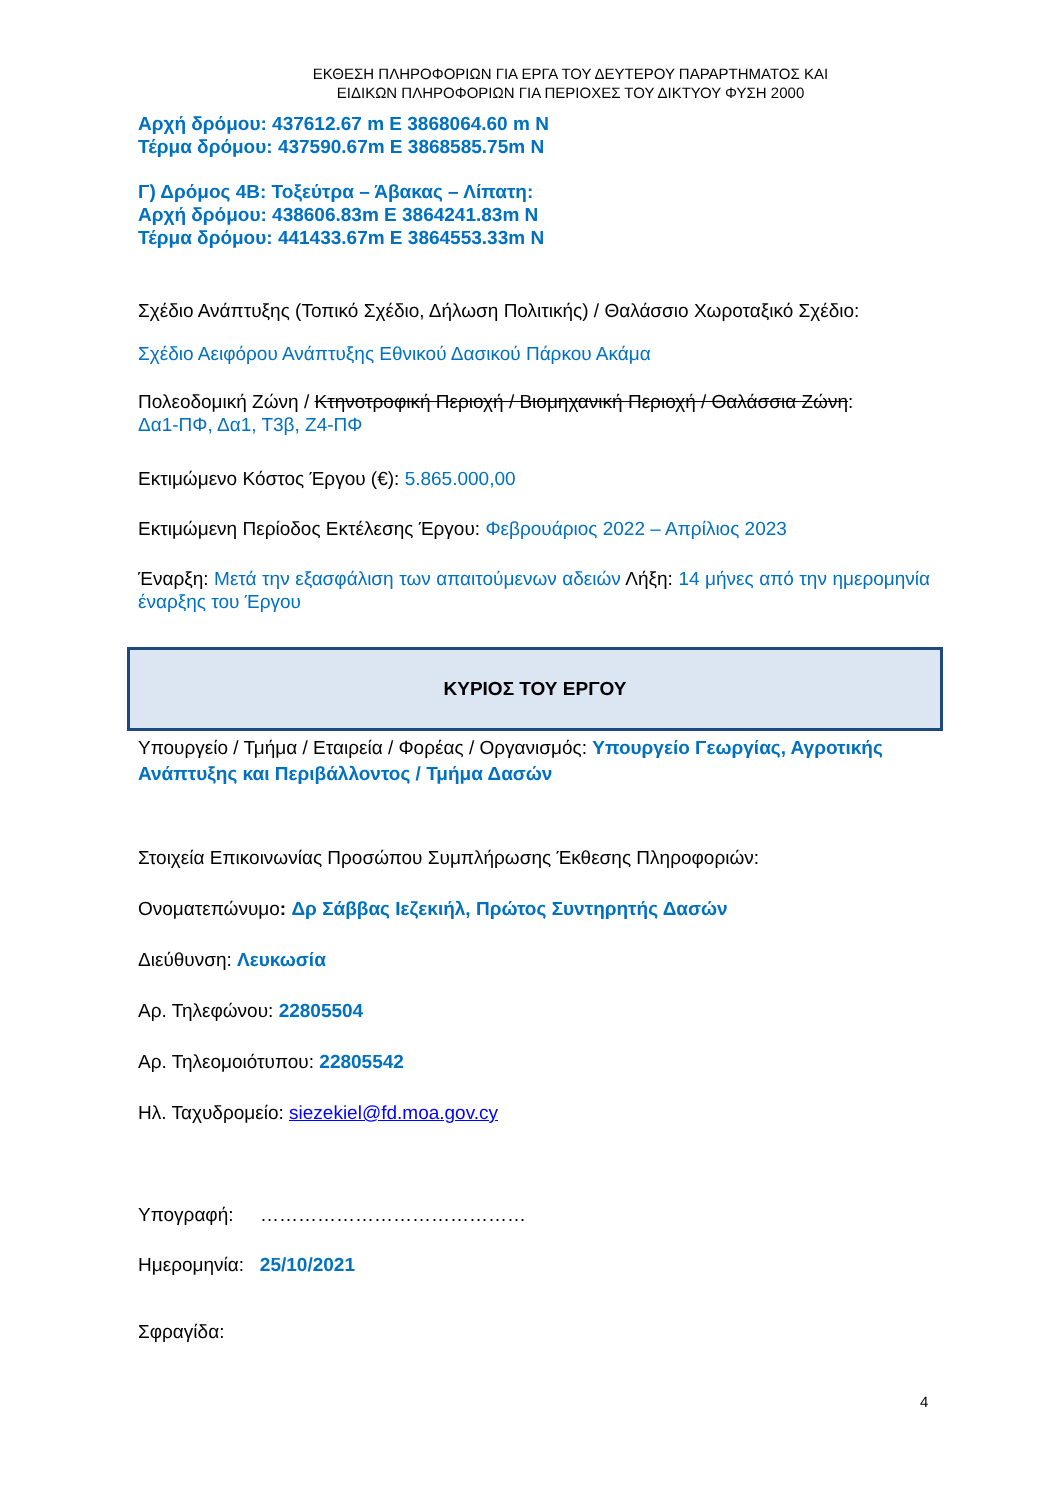ΕΚΘΕΣΗ ΠΛΗΡΟΦΟΡΙΩΝ ΓΙΑ ΕΡΓΑ ΤΟΥ ΔΕΥΤΕΡΟΥ ΠΑΡΑΡΤΗΜΑΤΟΣ ΚΑΙ
ΕΙΔΙΚΩΝ ΠΛΗΡΟΦΟΡΙΩΝ ΓΙΑ ΠΕΡΙΟΧΕΣ ΤΟΥ ΔΙΚΤΥΟΥ ΦΥΣΗ 2000
Αρχή δρόμου: 437612.67 m E 3868064.60 m N
Τέρμα δρόμου: 437590.67m E 3868585.75m N
Γ) Δρόμος 4Β: Τοξεύτρα – Άβακας – Λίπατη:
Αρχή δρόμου: 438606.83m E 3864241.83m N
Τέρμα δρόμου: 441433.67m E 3864553.33m N
Σχέδιο Ανάπτυξης (Τοπικό Σχέδιο, Δήλωση Πολιτικής) / Θαλάσσιο Χωροταξικό Σχέδιο:
Σχέδιο Αειφόρου Ανάπτυξης Εθνικού Δασικού Πάρκου Ακάμα
Πολεοδομική Ζώνη / Κτηνοτροφική Περιοχή / Βιομηχανική Περιοχή / Θαλάσσια Ζώνη:
Δα1-ΠΦ, Δα1, Τ3β, Ζ4-ΠΦ
Εκτιμώμενο Κόστος Έργου (€): 5.865.000,00
Εκτιμώμενη Περίοδος Εκτέλεσης Έργου: Φεβρουάριος 2022 – Απρίλιος 2023
Έναρξη: Μετά την εξασφάλιση των απαιτούμενων αδειών Λήξη: 14 μήνες από την ημερομηνία έναρξης του Έργου
ΚΥΡΙΟΣ ΤΟΥ ΕΡΓΟΥ
Υπουργείο / Τμήμα / Εταιρεία / Φορέας / Οργανισμός: Υπουργείο Γεωργίας, Αγροτικής Ανάπτυξης και Περιβάλλοντος / Τμήμα Δασών
Στοιχεία Επικοινωνίας Προσώπου Συμπλήρωσης Έκθεσης Πληροφοριών:
Ονοματεπώνυμο: Δρ Σάββας Ιεζεκιήλ, Πρώτος Συντηρητής Δασών
Διεύθυνση: Λευκωσία
Αρ. Τηλεφώνου: 22805504
Αρ. Τηλεομοιότυπου: 22805542
Ηλ. Ταχυδρομείο: siezekiel@fd.moa.gov.cy
Υπογραφή: ……………………………………
Ημερομηνία: 25/10/2021
Σφραγίδα:
4